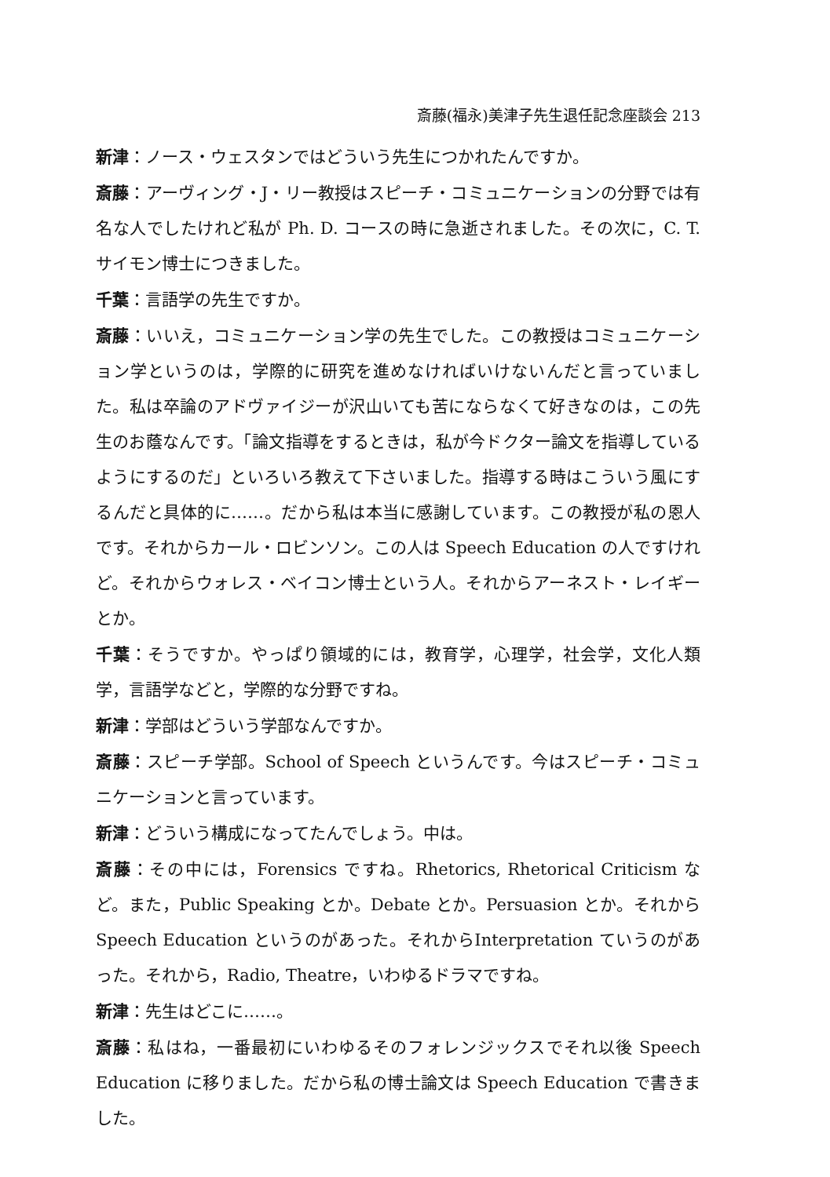斎藤(福永)美津子先生退任記念座談会 213
新津：ノース・ウェスタンではどういう先生につかれたんですか。
斎藤：アーヴィング・J・リー教授はスピーチ・コミュニケーションの分野では有名な人でしたけれど私が Ph. D. コースの時に急逝されました。その次に，C. T. サイモン博士につきました。
千葉：言語学の先生ですか。
斎藤：いいえ，コミュニケーション学の先生でした。この教授はコミュニケーション学というのは，学際的に研究を進めなければいけないんだと言っていました。私は卒論のアドヴァイジーが沢山いても苦にならなくて好きなのは，この先生のお蔭なんです。「論文指導をするときは，私が今ドクター論文を指導しているようにするのだ」といろいろ教えて下さいました。指導する時はこういう風にするんだと具体的に……。だから私は本当に感謝しています。この教授が私の恩人です。それからカール・ロビンソン。この人は Speech Education の人ですけれど。それからウォレス・ベイコン博士という人。それからアーネスト・レイギーとか。
千葉：そうですか。やっぱり領域的には，教育学，心理学，社会学，文化人類学，言語学などと，学際的な分野ですね。
新津：学部はどういう学部なんですか。
斎藤：スピーチ学部。School of Speech というんです。今はスピーチ・コミュニケーションと言っています。
新津：どういう構成になってたんでしょう。中は。
斎藤：その中には，Forensics ですね。Rhetorics, Rhetorical Criticism など。また，Public Speaking とか。Debate とか。Persuasion とか。それからSpeech Education というのがあった。それからInterpretation ていうのがあった。それから，Radio, Theatre，いわゆるドラマですね。
新津：先生はどこに……。
斎藤：私はね，一番最初にいわゆるそのフォレンジックスでそれ以後 Speech Education に移りました。だから私の博士論文は Speech Education で書きました。